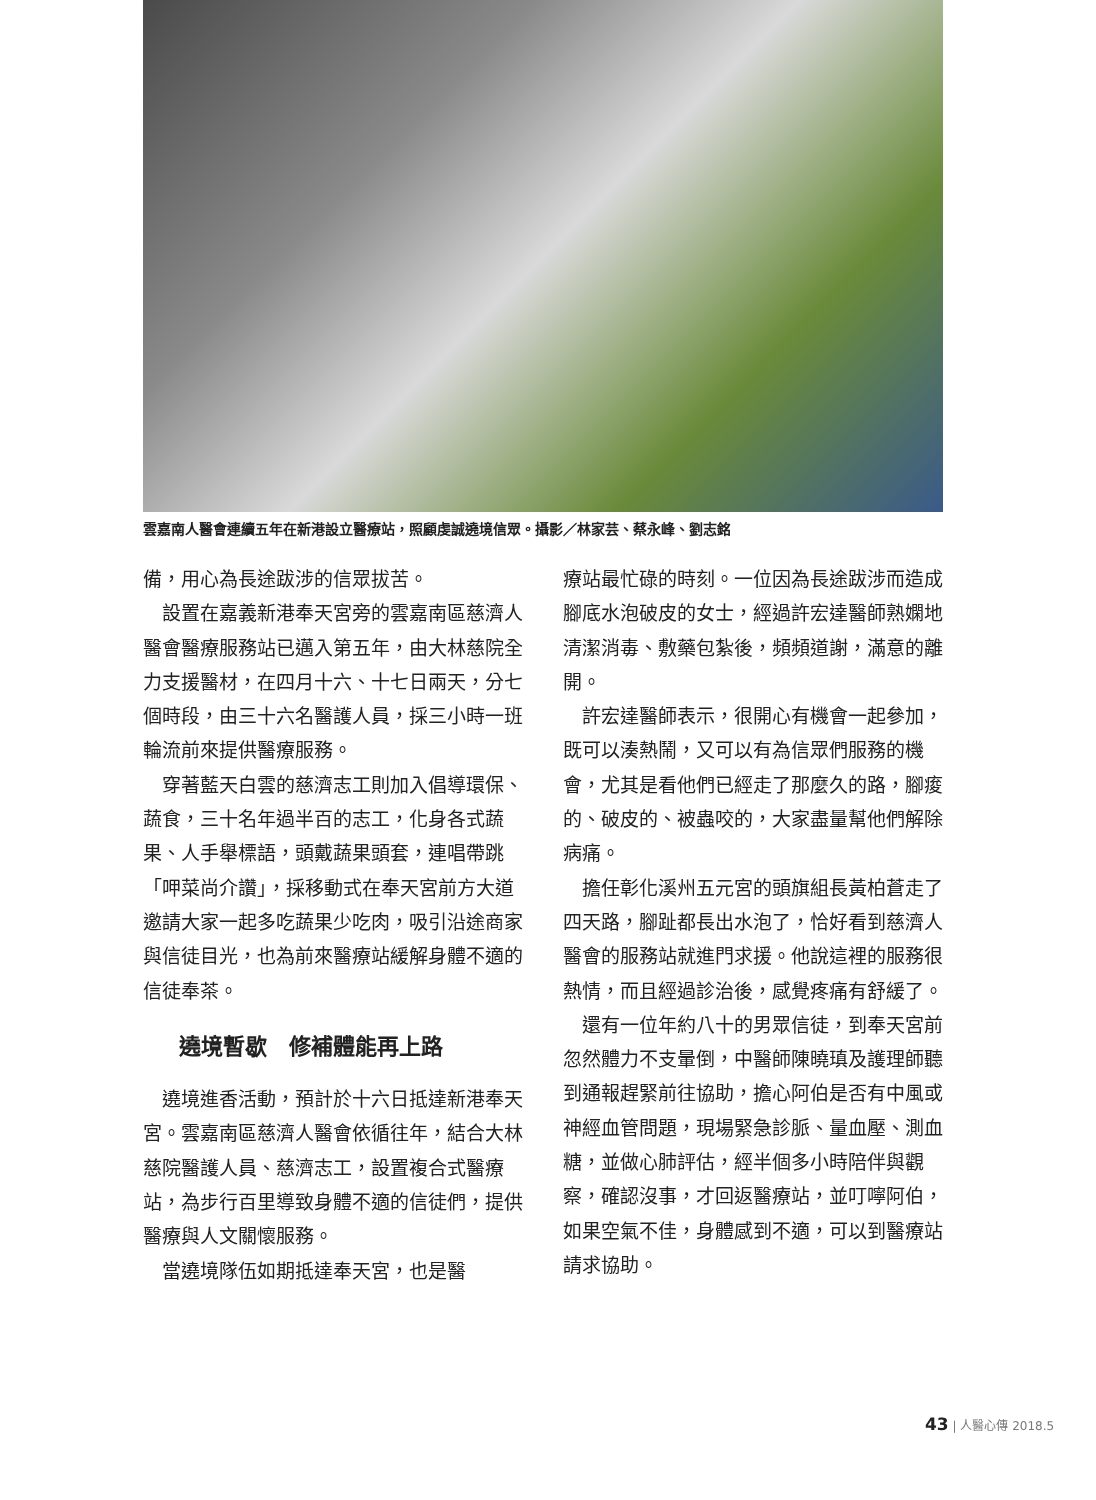雲嘉南人醫會連續五年在新港設立醫療站，照顧虔誠遶境信眾。攝影／林家芸、蔡永峰、劉志銘
備，用心為長途跋涉的信眾拔苦。
設置在嘉義新港奉天宮旁的雲嘉南區慈濟人醫會醫療服務站已邁入第五年，由大林慈院全力支援醫材，在四月十六、十七日兩天，分七個時段，由三十六名醫護人員，採三小時一班輪流前來提供醫療服務。
穿著藍天白雲的慈濟志工則加入倡導環保、蔬食，三十名年過半百的志工，化身各式蔬果、人手舉標語，頭戴蔬果頭套，連唱帶跳「呷菜尚介讚」，採移動式在奉天宮前方大道邀請大家一起多吃蔬果少吃肉，吸引沿途商家與信徒目光，也為前來醫療站緩解身體不適的信徒奉茶。
遶境暫歇　修補體能再上路
遶境進香活動，預計於十六日抵達新港奉天宮。雲嘉南區慈濟人醫會依循往年，結合大林慈院醫護人員、慈濟志工，設置複合式醫療站，為步行百里導致身體不適的信徒們，提供醫療與人文關懷服務。
當遶境隊伍如期抵達奉天宮，也是醫
療站最忙碌的時刻。一位因為長途跋涉而造成腳底水泡破皮的女士，經過許宏達醫師熟嫻地清潔消毒、敷藥包紮後，頻頻道謝，滿意的離開。
許宏達醫師表示，很開心有機會一起參加，既可以湊熱鬧，又可以有為信眾們服務的機會，尤其是看他們已經走了那麼久的路，腳痠的、破皮的、被蟲咬的，大家盡量幫他們解除病痛。
擔任彰化溪州五元宮的頭旗組長黃柏蒼走了四天路，腳趾都長出水泡了，恰好看到慈濟人醫會的服務站就進門求援。他說這裡的服務很熱情，而且經過診治後，感覺疼痛有舒緩了。
還有一位年約八十的男眾信徒，到奉天宮前忽然體力不支暈倒，中醫師陳曉瑱及護理師聽到通報趕緊前往協助，擔心阿伯是否有中風或神經血管問題，現場緊急診脈、量血壓、測血糖，並做心肺評估，經半個多小時陪伴與觀察，確認沒事，才回返醫療站，並叮嚀阿伯，如果空氣不佳，身體感到不適，可以到醫療站請求協助。
43 | 人醫心傳 2018.5